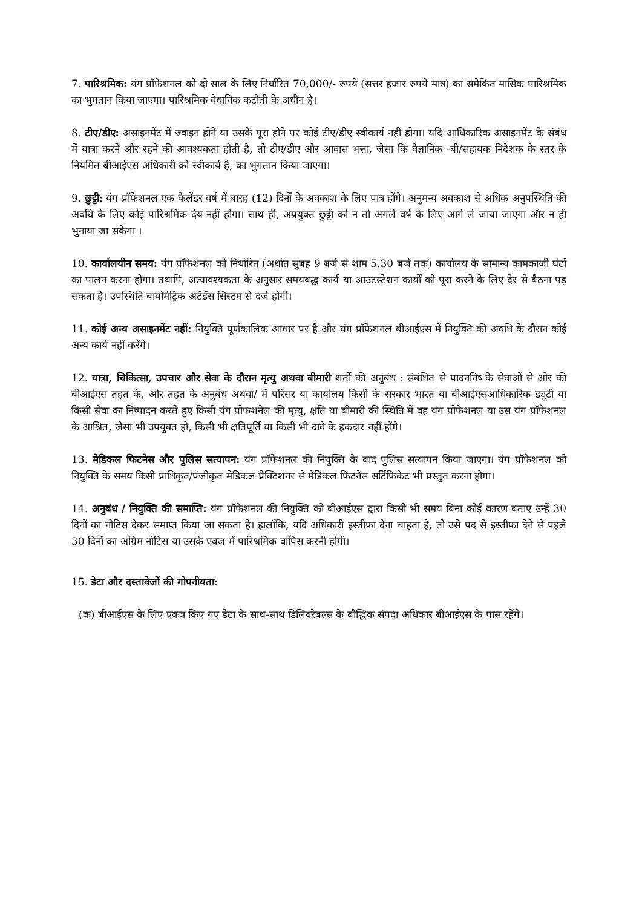7. पारिश्रमिक: यंग प्रॉफेशनल को दो साल के लिए निर्धारित 70,000/- रुपये (सत्तर हजार रुपये मात्र) का समेकित मासिक पारिश्रमिक का भुगतान किया जाएगा। पारिश्रमिक वैधानिक कटौती के अधीन है।
8. टीए/डीए: असाइनमेंट में ज्वाइन होने या उसके पूरा होने पर कोई टीए/डीए स्वीकार्य नहीं होगा। यदि आधिकारिक असाइनमेंट के संबंध में यात्रा करने और रहने की आवश्यकता होती है, तो टीए/डीए और आवास भत्ता, जैसा कि वैज्ञानिक -बी/सहायक निदेशक के स्तर के नियमित बीआईएस अधिकारी को स्वीकार्य है, का भुगतान किया जाएगा।
9. छुट्टी: यंग प्रॉफेशनल एक कैलेंडर वर्ष में बारह (12) दिनों के अवकाश के लिए पात्र होंगे। अनुमन्य अवकाश से अधिक अनुपस्थिति की अवधि के लिए कोई पारिश्रमिक देय नहीं होगा। साथ ही, अप्रयुक्त छुट्टी को न तो अगले वर्ष के लिए आगे ले जाया जाएगा और न ही भुनाया जा सकेगा ।
10. कार्यालयीन समय: यंग प्रॉफेशनल को निर्धारित (अर्थात सुबह 9 बजे से शाम 5.30 बजे तक) कार्यालय के सामान्य कामकाजी घंटों का पालन करना होगा। तथापि, अत्यावश्यकता के अनुसार समयबद्ध कार्य या आउटस्टेशन कार्यों को पूरा करने के लिए देर से बैठना पड़ सकता है। उपस्थिति बायोमैट्रिक अटेंडेंस सिस्टम से दर्ज होगी।
11. कोई अन्य असाइनमेंट नहीं: नियुक्ति पूर्णकालिक आधार पर है और यंग प्रॉफेशनल बीआईएस में नियुक्ति की अवधि के दौरान कोई अन्य कार्य नहीं करेंगे।
12. यात्रा, चिकित्सा, उपचार और सेवा के दौरान मृत्यु अथवा बीमारी शर्तो की अनुबंध : संबंधित से पादननिष्‍ के सेवाओं से ओर की बीआईएस तहत के, और तहत के अनुबंध अथवा/ में परिसर या कार्यालय किसी के सरकार भारत या बीआईएसआधिकारिक ड्यूटी या किसी सेवा का निष्पादन करते हुए किसी यंग प्रोफशनेल की मृत्यु, क्षति या बीमारी की स्थिति में वह यंग प्रोफेशनल या उस यंग प्रॉफेशनल के आश्रित, जैसा भी उपयुक्त हो, किसी भी क्षतिपूर्ति या किसी भी दावे के हकदार नहीं होंगे।
13. मेडिकल फिटनेस और पुलिस सत्यापन: यंग प्रॉफेशनल की नियुक्ति के बाद पुलिस सत्यापन किया जाएगा। यंग प्रॉफेशनल को नियुक्ति के समय किसी प्राधिकृत/पंजीकृत मेडिकल प्रैक्टिशनर से मेडिकल फिटनेस सर्टिफिकेट भी प्रस्तुत करना होगा।
14. अनुबंध / नियुक्ति की समाप्ति: यंग प्रॉफेशनल की नियुक्ति को बीआईएस द्वारा किसी भी समय बिना कोई कारण बताए उन्हें 30 दिनों का नोटिस देकर समाप्त किया जा सकता है। हालाँकि, यदि अधिकारी इस्तीफा देना चाहता है, तो उसे पद से इस्तीफा देने से पहले 30 दिनों का अग्रिम नोटिस या उसके एवज में पारिश्रमिक वापिस करनी होगी।
15. डेटा और दस्तावेजों की गोपनीयता:
(क) बीआईएस के लिए एकत्र किए गए डेटा के साथ-साथ डिलिवरेबल्स के बौद्धिक संपदा अधिकार बीआईएस के पास रहेंगे।